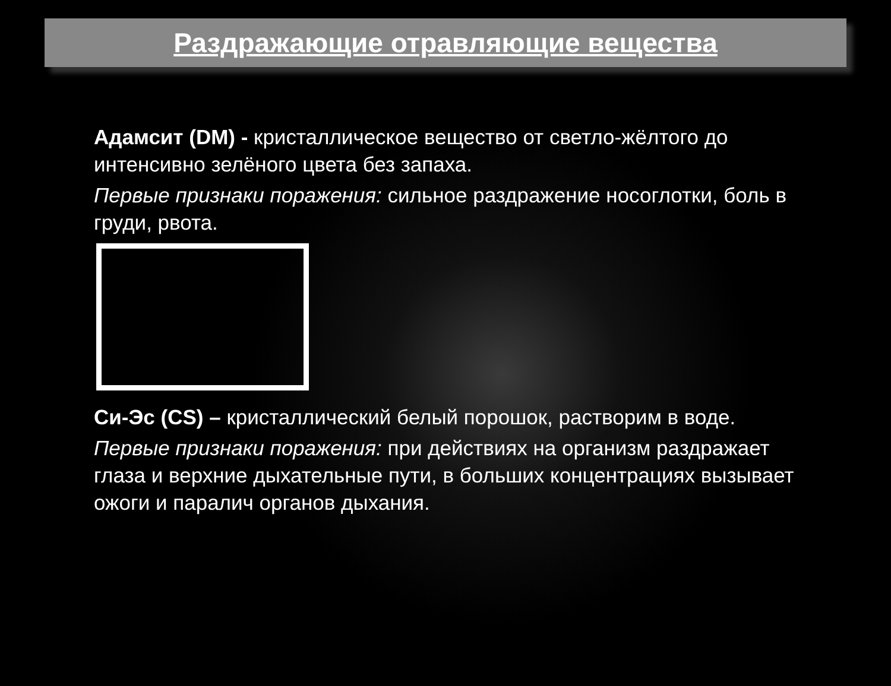Раздражающие отравляющие вещества
Адамсит (DM) - кристаллическое вещество от светло-жёлтого до интенсивно зелёного цвета без запаха.
Первые признаки поражения: сильное раздражение носоглотки, боль в груди, рвота.
Си-Эс (CS) – кристаллический белый порошок, растворим в воде.
Первые признаки поражения: при действиях на организм раздражает глаза и верхние дыхательные пути, в больших концентрациях вызывает ожоги и паралич органов дыхания.